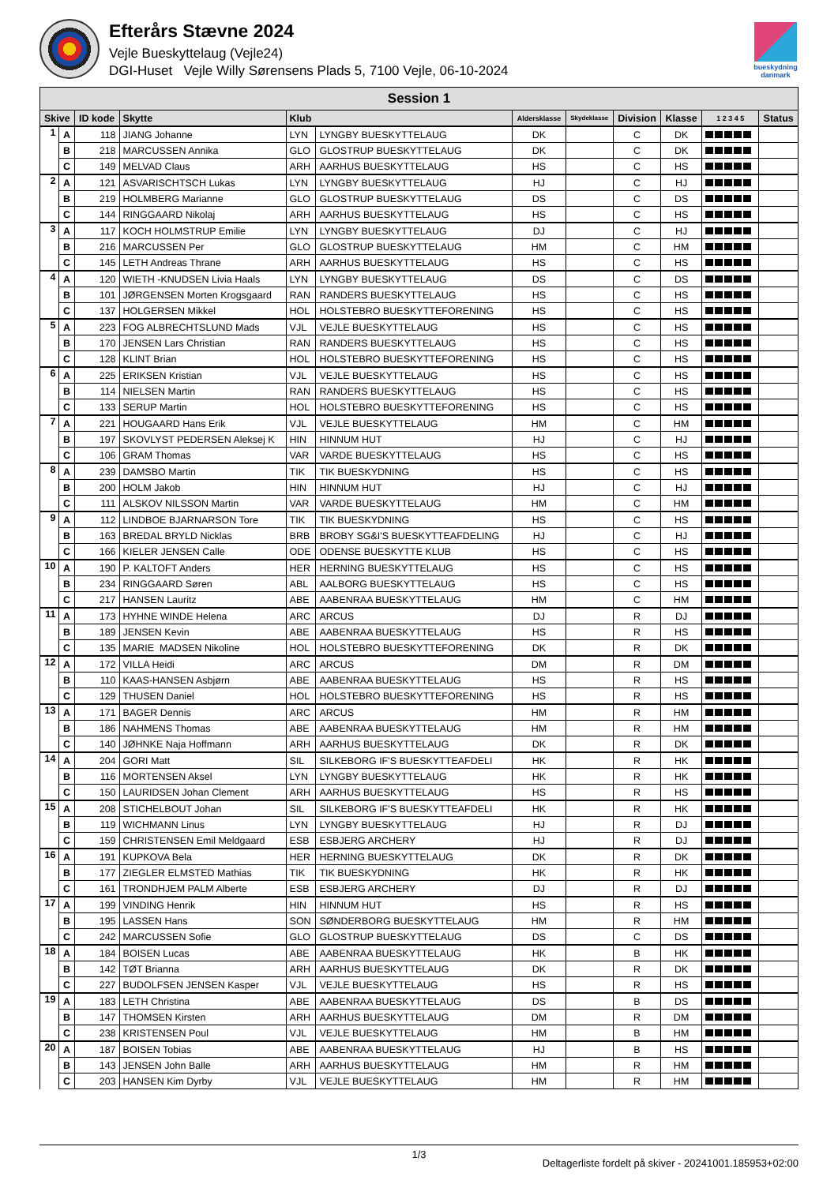Efterårs Stævne 2024
Vejle Bueskyttelaug (Vejle24)
DGI-Huset Vejle Willy Sørensens Plads 5, 7100 Vejle, 06-10-2024
bueskydning danmark
| Session 1 | | | | | | | | | | | |
| --- | --- | --- | --- | --- | --- | --- | --- | --- | --- | --- | --- |
| Skive | | ID kode | Skytte | Klub | | Aldersklasse | Skydeklasse | Division | Klasse | 1 2 3 4 5 | Status |
| 1 | A | 118 | JIANG Johanne | LYN | LYNGBY BUESKYTTELAUG | DK | | C | DK | | |
| | B | 218 | MARCUSSEN Annika | GLO | GLOSTRUP BUESKYTTELAUG | DK | | C | DK | | |
| | C | 149 | MELVAD Claus | ARH | AARHUS BUESKYTTELAUG | HS | | C | HS | | |
| 2 | A | 121 | ASVARISCHTSCH Lukas | LYN | LYNGBY BUESKYTTELAUG | HJ | | C | HJ | | |
| | B | 219 | HOLMBERG Marianne | GLO | GLOSTRUP BUESKYTTELAUG | DS | | C | DS | | |
| | C | 144 | RINGGAARD Nikolaj | ARH | AARHUS BUESKYTTELAUG | HS | | C | HS | | |
| 3 | A | 117 | KOCH HOLMSTRUP Emilie | LYN | LYNGBY BUESKYTTELAUG | DJ | | C | HJ | | |
| | B | 216 | MARCUSSEN Per | GLO | GLOSTRUP BUESKYTTELAUG | HM | | C | HM | | |
| | C | 145 | LETH Andreas Thrane | ARH | AARHUS BUESKYTTELAUG | HS | | C | HS | | |
| 4 | A | 120 | WIETH -KNUDSEN Livia Haals | LYN | LYNGBY BUESKYTTELAUG | DS | | C | DS | | |
| | B | 101 | JØRGENSEN Morten Krogsgaard | RAN | RANDERS BUESKYTTELAUG | HS | | C | HS | | |
| | C | 137 | HOLGERSEN Mikkel | HOL | HOLSTEBRO BUESKYTTEFORENING | HS | | C | HS | | |
| 5 | A | 223 | FOG ALBRECHTSLUND Mads | VJL | VEJLE BUESKYTTELAUG | HS | | C | HS | | |
| | B | 170 | JENSEN Lars Christian | RAN | RANDERS BUESKYTTELAUG | HS | | C | HS | | |
| | C | 128 | KLINT Brian | HOL | HOLSTEBRO BUESKYTTEFORENING | HS | | C | HS | | |
| 6 | A | 225 | ERIKSEN Kristian | VJL | VEJLE BUESKYTTELAUG | HS | | C | HS | | |
| | B | 114 | NIELSEN Martin | RAN | RANDERS BUESKYTTELAUG | HS | | C | HS | | |
| | C | 133 | SERUP Martin | HOL | HOLSTEBRO BUESKYTTEFORENING | HS | | C | HS | | |
| 7 | A | 221 | HOUGAARD Hans Erik | VJL | VEJLE BUESKYTTELAUG | HM | | C | HM | | |
| | B | 197 | SKOVLYST PEDERSEN Aleksej K | HIN | HINNUM HUT | HJ | | C | HJ | | |
| | C | 106 | GRAM Thomas | VAR | VARDE BUESKYTTELAUG | HS | | C | HS | | |
| 8 | A | 239 | DAMSBO Martin | TIK | TIK BUESKYDNING | HS | | C | HS | | |
| | B | 200 | HOLM Jakob | HIN | HINNUM HUT | HJ | | C | HJ | | |
| | C | 111 | ALSKOV NILSSON Martin | VAR | VARDE BUESKYTTELAUG | HM | | C | HM | | |
| 9 | A | 112 | LINDBOE BJARNARSON Tore | TIK | TIK BUESKYDNING | HS | | C | HS | | |
| | B | 163 | BREDAL BRYLD Nicklas | BRB | BROBY SG&I'S BUESKYTTEAFDELING | HJ | | C | HJ | | |
| | C | 166 | KIELER JENSEN Calle | ODE | ODENSE BUESKYTTE KLUB | HS | | C | HS | | |
| 10 | A | 190 | P. KALTOFT Anders | HER | HERNING BUESKYTTELAUG | HS | | C | HS | | |
| | B | 234 | RINGGAARD Søren | ABL | AALBORG BUESKYTTELAUG | HS | | C | HS | | |
| | C | 217 | HANSEN Lauritz | ABE | AABENRAA BUESKYTTELAUG | HM | | C | HM | | |
| 11 | A | 173 | HYHNE WINDE Helena | ARC | ARCUS | DJ | | R | DJ | | |
| | B | 189 | JENSEN Kevin | ABE | AABENRAA BUESKYTTELAUG | HS | | R | HS | | |
| | C | 135 | MARIE MADSEN Nikoline | HOL | HOLSTEBRO BUESKYTTEFORENING | DK | | R | DK | | |
| 12 | A | 172 | VILLA Heidi | ARC | ARCUS | DM | | R | DM | | |
| | B | 110 | KAAS-HANSEN Asbjørn | ABE | AABENRAA BUESKYTTELAUG | HS | | R | HS | | |
| | C | 129 | THUSEN Daniel | HOL | HOLSTEBRO BUESKYTTEFORENING | HS | | R | HS | | |
| 13 | A | 171 | BAGER Dennis | ARC | ARCUS | HM | | R | HM | | |
| | B | 186 | NAHMENS Thomas | ABE | AABENRAA BUESKYTTELAUG | HM | | R | HM | | |
| | C | 140 | JØHNKE Naja Hoffmann | ARH | AARHUS BUESKYTTELAUG | DK | | R | DK | | |
| 14 | A | 204 | GORI Matt | SIL | SILKEBORG IF'S BUESKYTTEAFDELI | HK | | R | HK | | |
| | B | 116 | MORTENSEN Aksel | LYN | LYNGBY BUESKYTTELAUG | HK | | R | HK | | |
| | C | 150 | LAURIDSEN Johan Clement | ARH | AARHUS BUESKYTTELAUG | HS | | R | HS | | |
| 15 | A | 208 | STICHELBOUT Johan | SIL | SILKEBORG IF'S BUESKYTTEAFDELI | HK | | R | HK | | |
| | B | 119 | WICHMANN Linus | LYN | LYNGBY BUESKYTTELAUG | HJ | | R | DJ | | |
| | C | 159 | CHRISTENSEN Emil Meldgaard | ESB | ESBJERG ARCHERY | HJ | | R | DJ | | |
| 16 | A | 191 | KUPKOVA Bela | HER | HERNING BUESKYTTELAUG | DK | | R | DK | | |
| | B | 177 | ZIEGLER ELMSTED Mathias | TIK | TIK BUESKYDNING | HK | | R | HK | | |
| | C | 161 | TRONDHJEM PALM Alberte | ESB | ESBJERG ARCHERY | DJ | | R | DJ | | |
| 17 | A | 199 | VINDING Henrik | HIN | HINNUM HUT | HS | | R | HS | | |
| | B | 195 | LASSEN Hans | SON | SØNDERBORG BUESKYTTELAUG | HM | | R | HM | | |
| | C | 242 | MARCUSSEN Sofie | GLO | GLOSTRUP BUESKYTTELAUG | DS | | C | DS | | |
| 18 | A | 184 | BOISEN Lucas | ABE | AABENRAA BUESKYTTELAUG | HK | | B | HK | | |
| | B | 142 | TØT Brianna | ARH | AARHUS BUESKYTTELAUG | DK | | R | DK | | |
| | C | 227 | BUDOLFSEN JENSEN Kasper | VJL | VEJLE BUESKYTTELAUG | HS | | R | HS | | |
| 19 | A | 183 | LETH Christina | ABE | AABENRAA BUESKYTTELAUG | DS | | B | DS | | |
| | B | 147 | THOMSEN Kirsten | ARH | AARHUS BUESKYTTELAUG | DM | | R | DM | | |
| | C | 238 | KRISTENSEN Poul | VJL | VEJLE BUESKYTTELAUG | HM | | B | HM | | |
| 20 | A | 187 | BOISEN Tobias | ABE | AABENRAA BUESKYTTELAUG | HJ | | B | HS | | |
| | B | 143 | JENSEN John Balle | ARH | AARHUS BUESKYTTELAUG | HM | | R | HM | | |
| | C | 203 | HANSEN Kim Dyrby | VJL | VEJLE BUESKYTTELAUG | HM | | R | HM | | |
1/3
Deltagerliste fordelt på skiver - 20241001.185953+02:00